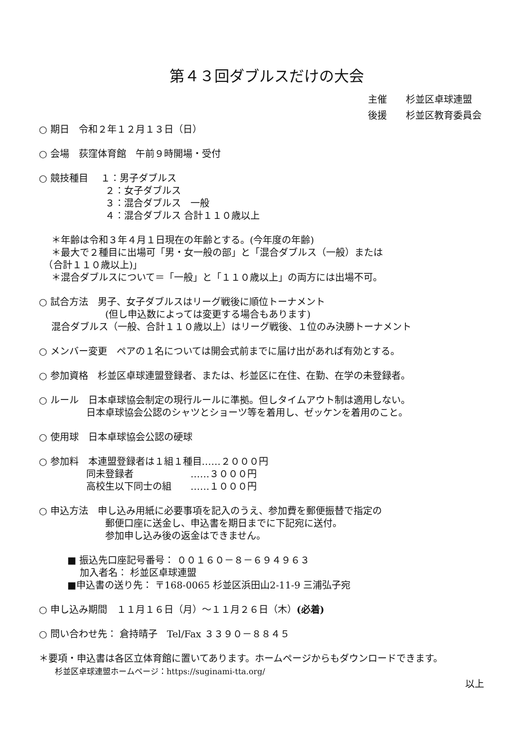第４３回ダブルスだけの大会
主催　　杉並区卓球連盟
後援　　杉並区教育委員会
○ 期日　令和２年１２月１３日（日）
○ 会場　荻窪体育館　午前９時開場・受付
○ 競技種目　 １：男子ダブルス 　　　　　　　２：女子ダブルス 　　　　　　　３：混合ダブルス　一般 　　　　　　　４：混合ダブルス 合計１１０歳以上
　 ＊年齢は令和３年４月１日現在の年齢とする。(今年度の年齢) 　 ＊最大で２種目に出場可「男・女一般の部」と「混合ダブルス（一般）または 　（合計１１０歳以上)」 　 ＊混合ダブルスについて＝「一般」と「１１０歳以上」の両方には出場不可。
○ 試合方法　男子、女子ダブルスはリーグ戦後に順位トーナメント 　　　　　　　(但し申込数によっては変更する場合もあります) 　 混合ダブルス（一般、合計１１０歳以上）はリーグ戦後、１位のみ決勝トーナメント
○ メンバー変更　ペアの１名については開会式前までに届け出があれば有効とする。
○ 参加資格　杉並区卓球連盟登録者、または、杉並区に在住、在勤、在学の未登録者。
○ ルール　日本卓球協会制定の現行ルールに準拠。但しタイムアウト制は適用しない。 　　　　　日本卓球協会公認のシャツとショーツ等を着用し、ゼッケンを着用のこと。
○ 使用球　日本卓球協会公認の硬球
○ 参加料　本連盟登録者は１組１種目……２０００円 　　　　　同未登録者　　　　　　……３０００円 　　　　　高校生以下同士の組　　……１０００円
○ 申込方法　申し込み用紙に必要事項を記入のうえ、参加費を郵便振替で指定の 　　　　　　　郵便口座に送金し、申込書を期日までに下記宛に送付。 　　　　　　　参加申し込み後の返金はできません。
　　　■ 振込先口座記号番号： ００１６０－８－６９４９６３ 　　　　 加入者名： 杉並区卓球連盟 　　　■申込書の送り先： 〒168-0065 杉並区浜田山2-11-9 三浦弘子宛
○ 申し込み期間　１１月１６日（月）～１１月２６日（木）(必着)
○ 問い合わせ先： 倉持晴子　Tel/Fax ３３９０－８８４５
＊要項・申込書は各区立体育館に置いてあります。ホームページからもダウンロードできます。 　　杉並区卓球連盟ホームページ：https://suginami-tta.org/
以上